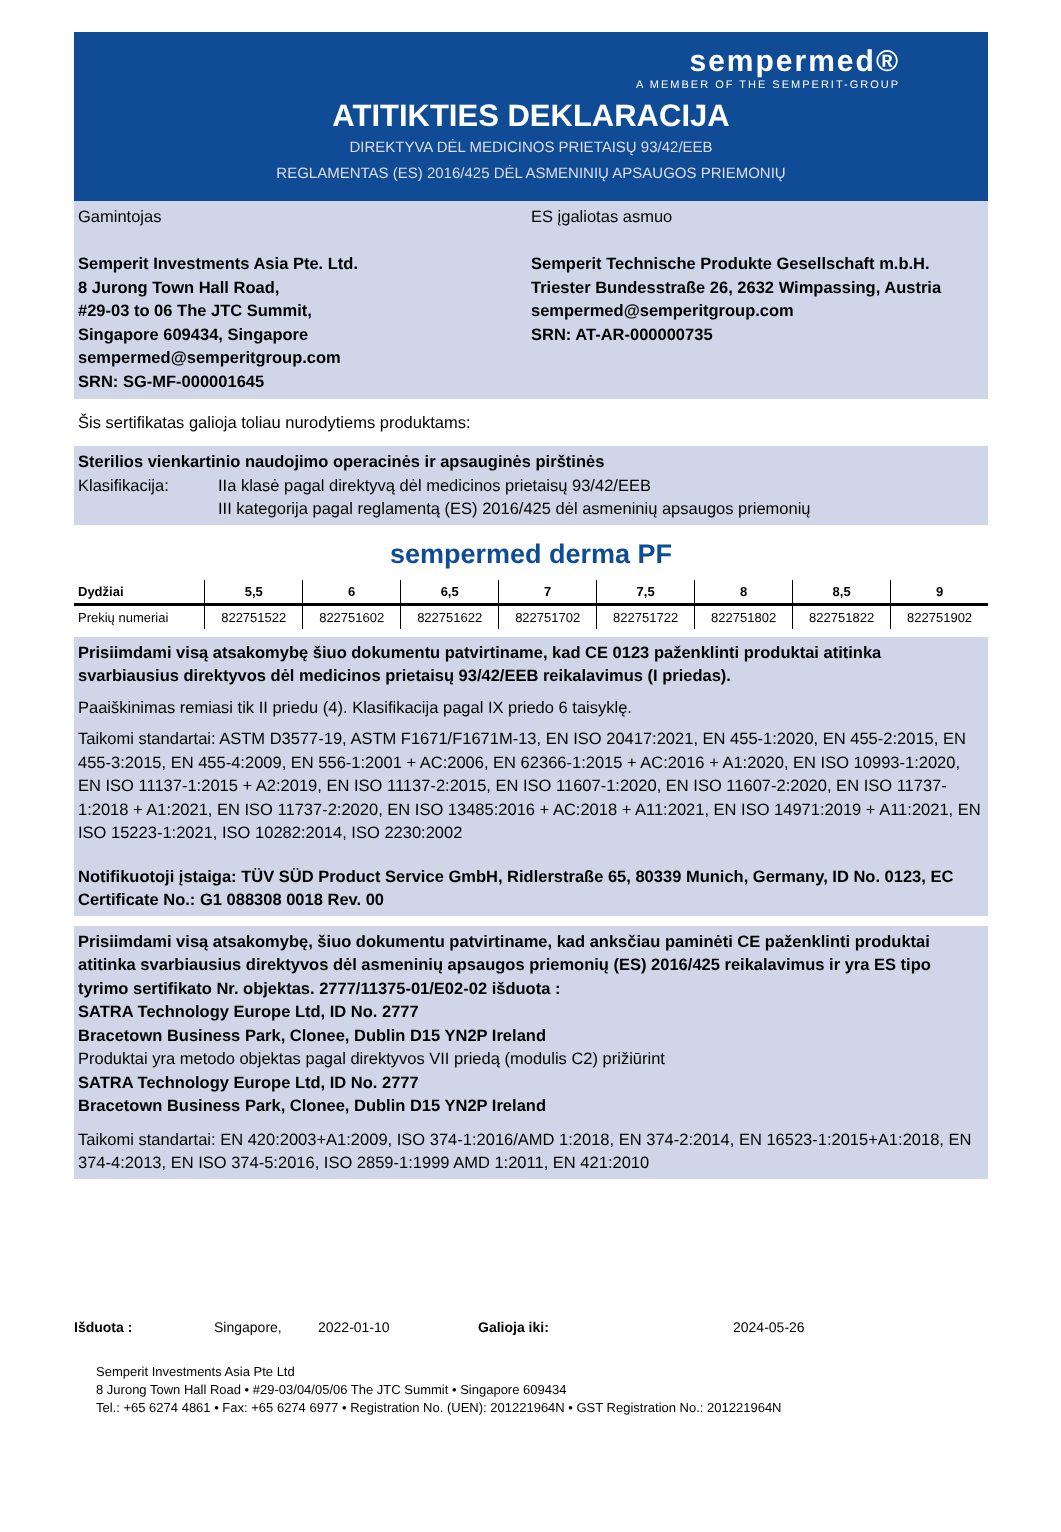sempermed®
A MEMBER OF THE SEMPERIT-GROUP
ATITIKTIES DEKLARACIJA
DIREKTYVA DĖL MEDICINOS PRIETAISŲ 93/42/EEB
REGLAMENTAS (ES) 2016/425 DĖL ASMENINIŲ APSAUGOS PRIEMONIŲ
Gamintojas
Semperit Investments Asia Pte. Ltd.
8 Jurong Town Hall Road,
#29-03 to 06 The JTC Summit,
Singapore 609434, Singapore
sempermed@semperitgroup.com
SRN: SG-MF-000001645
ES įgaliotas asmuo
Semperit Technische Produkte Gesellschaft m.b.H.
Triester Bundesstraße 26, 2632 Wimpassing, Austria
sempermed@semperitgroup.com
SRN: AT-AR-000000735
Šis sertifikatas galioja toliau nurodytiems produktams:
Sterilios vienkartinio naudojimo operacinės ir apsauginės pirštinės
Klasifikacija: IIa klasė pagal direktyvą dėl medicinos prietaisų 93/42/EEB
III kategorija pagal reglamentą (ES) 2016/425 dėl asmeninių apsaugos priemonių
sempermed derma PF
| Dydžiai | 5,5 | 6 | 6,5 | 7 | 7,5 | 8 | 8,5 | 9 |
| --- | --- | --- | --- | --- | --- | --- | --- | --- |
| Prekių numeriai | 822751522 | 822751602 | 822751622 | 822751702 | 822751722 | 822751802 | 822751822 | 822751902 |
Prisiimdami visą atsakomybę šiuo dokumentu patvirtiname, kad CE 0123 paženklinti produktai atitinka svarbiausius direktyvos dėl medicinos prietaisų 93/42/EEB reikalavimus (I priedas).
Paaiškinimas remiasi tik II priedu (4). Klasifikacija pagal IX priedo 6 taisyklę.
Taikomi standartai: ASTM D3577-19, ASTM F1671/F1671M-13, EN ISO 20417:2021, EN 455-1:2020, EN 455-2:2015, EN 455-3:2015, EN 455-4:2009, EN 556-1:2001 + AC:2006, EN 62366-1:2015 + AC:2016 + A1:2020, EN ISO 10993-1:2020, EN ISO 11137-1:2015 + A2:2019, EN ISO 11137-2:2015, EN ISO 11607-1:2020, EN ISO 11607-2:2020, EN ISO 11737-1:2018 + A1:2021, EN ISO 11737-2:2020, EN ISO 13485:2016 + AC:2018 + A11:2021, EN ISO 14971:2019 + A11:2021, EN ISO 15223-1:2021, ISO 10282:2014, ISO 2230:2002
Notifikuotoji įstaiga: TÜV SÜD Product Service GmbH, Ridlerstraße 65, 80339 Munich, Germany, ID No. 0123, EC Certificate No.: G1 088308 0018 Rev. 00
Prisiimdami visą atsakomybę, šiuo dokumentu patvirtiname, kad anksčiau paminėti CE paženklinti produktai atitinka svarbiausius direktyvos dėl asmeninių apsaugos priemonių (ES) 2016/425 reikalavimus ir yra ES tipo tyrimo sertifikato Nr. objektas. 2777/11375-01/E02-02 išduota :
SATRA Technology Europe Ltd, ID No. 2777
Bracetown Business Park, Clonee, Dublin D15 YN2P Ireland
Produktai yra metodo objektas pagal direktyvos VII priedą (modulis C2) prižiūrint
SATRA Technology Europe Ltd, ID No. 2777
Bracetown Business Park, Clonee, Dublin D15 YN2P Ireland
Taikomi standartai: EN 420:2003+A1:2009, ISO 374-1:2016/AMD 1:2018, EN 374-2:2014, EN 16523-1:2015+A1:2018, EN 374-4:2013, EN ISO 374-5:2016, ISO 2859-1:1999 AMD 1:2011, EN 421:2010
Išduota : Singapore, 2022-01-10 Galioja iki: 2024-05-26
Semperit Investments Asia Pte Ltd
8 Jurong Town Hall Road • #29-03/04/05/06 The JTC Summit • Singapore 609434
Tel.: +65 6274 4861 • Fax: +65 6274 6977 • Registration No. (UEN): 201221964N • GST Registration No.: 201221964N